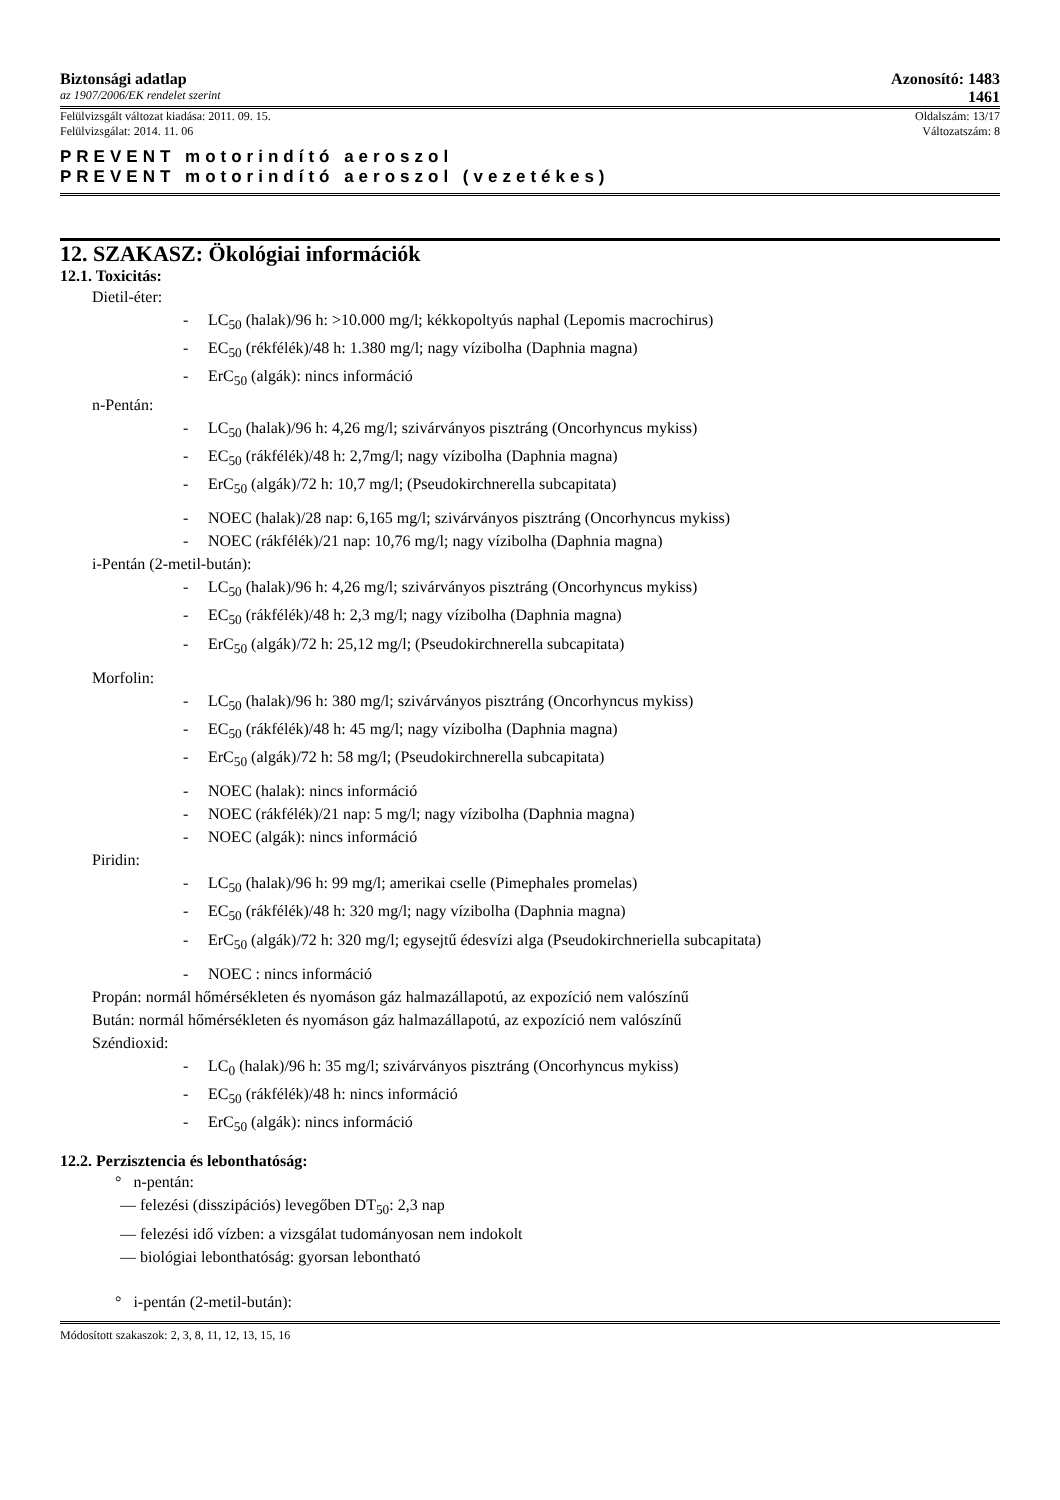Biztonsági adatlap Azonosító: 1483
az 1907/2006/EK rendelet szerint 1461
Felülvizsgált változat kiadása: 2011. 09. 15. Oldalszám: 13/17
Felülvizsgálat: 2014. 11. 06 Változatszám: 8
PREVENT motorindító aeroszol
PREVENT motorindító aeroszol (vezetékes)
12. SZAKASZ: Ökológiai információk
12.1. Toxicitás:
Dietil-éter:
- LC<sub>50</sub> (halak)/96 h: >10.000 mg/l; kékkopoltyús naphal (Lepomis macrochirus)
- EC<sub>50</sub> (rékfélék)/48 h: 1.380 mg/l; nagy vízibolha (Daphnia magna)
- ErC<sub>50</sub> (algák): nincs információ
n-Pentán:
- LC<sub>50</sub> (halak)/96 h: 4,26 mg/l; szivárványos pisztráng (Oncorhyncus mykiss)
- EC<sub>50</sub> (rákfélék)/48 h: 2,7mg/l; nagy vízibolha (Daphnia magna)
- ErC<sub>50</sub> (algák)/72 h: 10,7 mg/l; (Pseudokirchnerella subcapitata)
- NOEC (halak)/28 nap: 6,165 mg/l; szivárványos pisztráng (Oncorhyncus mykiss)
- NOEC (rákfélék)/21 nap: 10,76 mg/l; nagy vízibolha (Daphnia magna)
i-Pentán (2-metil-bután):
- LC<sub>50</sub> (halak)/96 h: 4,26 mg/l; szivárványos pisztráng (Oncorhyncus mykiss)
- EC<sub>50</sub> (rákfélék)/48 h: 2,3 mg/l; nagy vízibolha (Daphnia magna)
- ErC<sub>50</sub> (algák)/72 h: 25,12 mg/l; (Pseudokirchnerella subcapitata)
Morfolin:
- LC<sub>50</sub> (halak)/96 h: 380 mg/l; szivárványos pisztráng (Oncorhyncus mykiss)
- EC<sub>50</sub> (rákfélék)/48 h: 45 mg/l; nagy vízibolha (Daphnia magna)
- ErC<sub>50</sub> (algák)/72 h: 58 mg/l; (Pseudokirchnerella subcapitata)
- NOEC (halak): nincs információ
- NOEC (rákfélék)/21 nap: 5 mg/l; nagy vízibolha (Daphnia magna)
- NOEC (algák): nincs információ
Piridin:
- LC<sub>50</sub> (halak)/96 h: 99 mg/l; amerikai cselle (Pimephales promelas)
- EC<sub>50</sub> (rákfélék)/48 h: 320 mg/l; nagy vízibolha (Daphnia magna)
- ErC<sub>50</sub> (algák)/72 h: 320 mg/l; egysejtű édesvízi alga (Pseudokirchneriella subcapitata)
- NOEC : nincs információ
Propán: normál hőmérsékleten és nyomáson gáz halmazállapotú, az expozíció nem valószínű
Bután: normál hőmérsékleten és nyomáson gáz halmazállapotú, az expozíció nem valószínű
Széndioxid:
- LC<sub>0</sub> (halak)/96 h: 35 mg/l; szivárványos pisztráng (Oncorhyncus mykiss)
- EC<sub>50</sub> (rákfélék)/48 h: nincs információ
- ErC<sub>50</sub> (algák): nincs információ
12.2. Perzisztencia és lebonthatóság:
° n-pentán:
— felezési (disszipációs) levegőben DT<sub>50</sub>: 2,3 nap
— felezési idő vízben: a vizsgálat tudományosan nem indokolt
— biológiai lebonthatóság: gyorsan lebontható
° i-pentán (2-metil-bután):
Módosított szakaszok: 2, 3, 8, 11, 12, 13, 15, 16